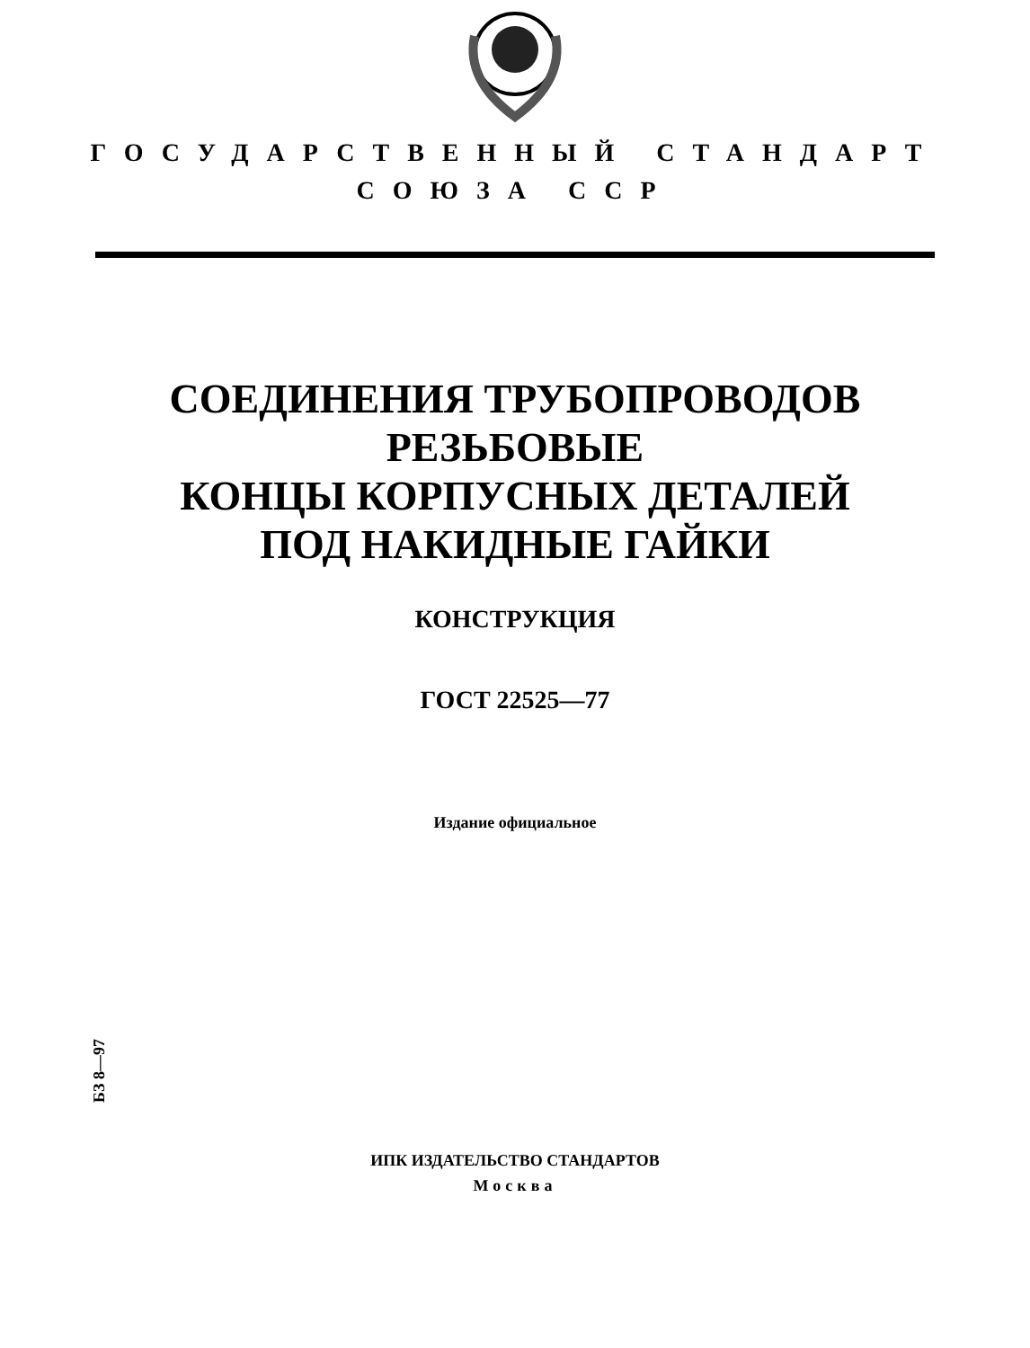ГОСУДАРСТВЕННЫЙ СТАНДАРТ
СОЮЗА ССР
СОЕДИНЕНИЯ ТРУБОПРОВОДОВ
РЕЗЬБОВЫЕ
КОНЦЫ КОРПУСНЫХ ДЕТАЛЕЙ
ПОД НАКИДНЫЕ ГАЙКИ
КОНСТРУКЦИЯ
ГОСТ 22525—77
Издание официальное
БЗ 8—97
ИПК ИЗДАТЕЛЬСТВО СТАНДАРТОВ
Москва